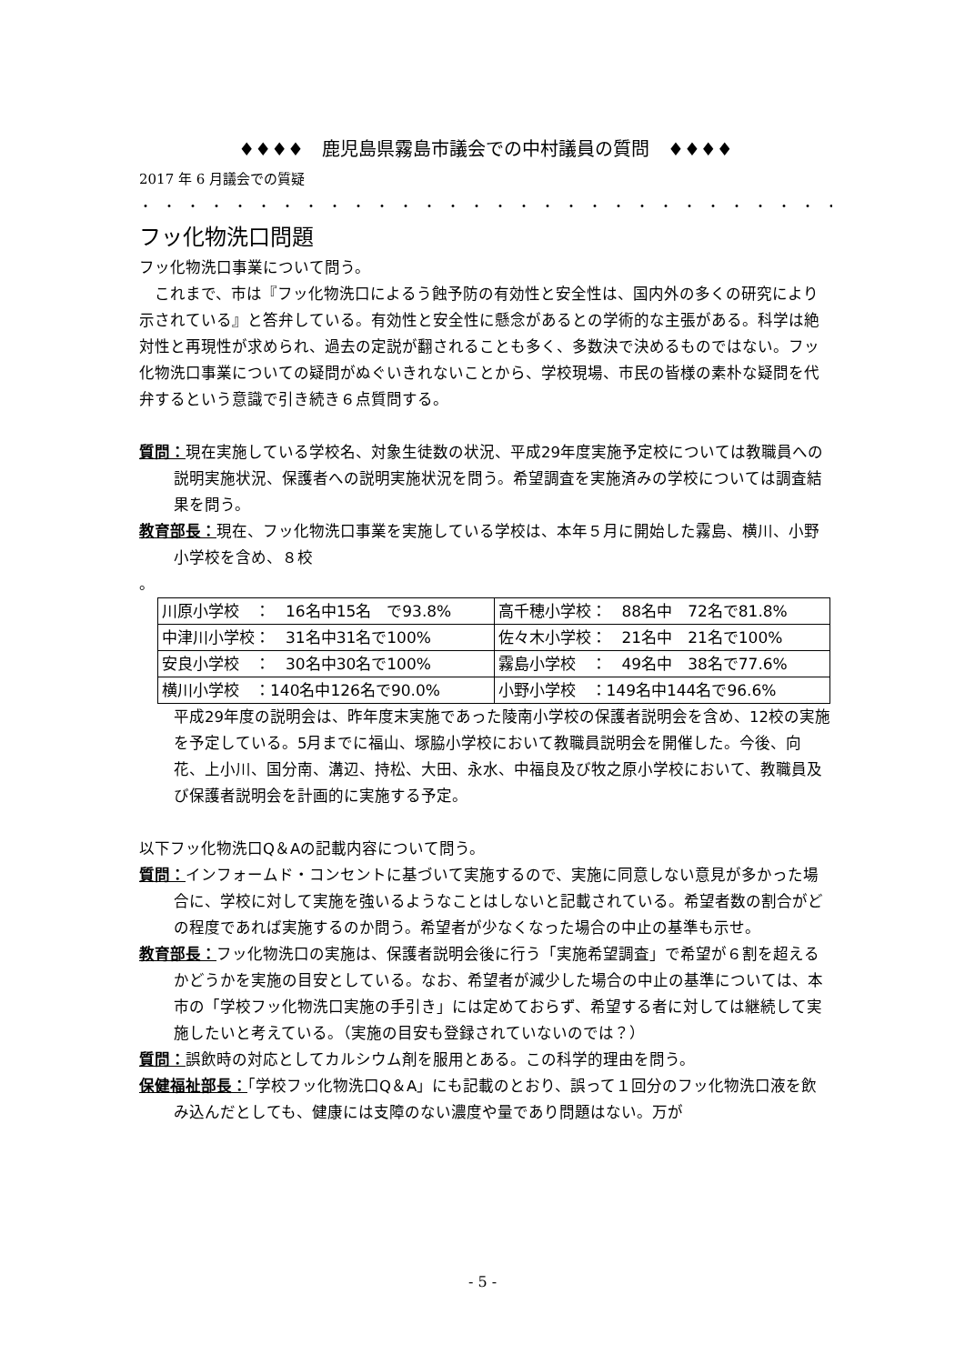♦♦♦♦　鹿児島県霧島市議会での中村議員の質問　♦♦♦♦
2017 年 6 月議会での質疑
・・・・・・・・・・・・・・・・・・・・・・・・・・・・・・・・・・・・
フッ化物洗口問題
フッ化物洗口事業について問う。
これまで、市は『フッ化物洗口によるう蝕予防の有効性と安全性は、国内外の多くの研究により示されている』と答弁している。有効性と安全性に懸念があるとの学術的な主張がある。科学は絶対性と再現性が求められ、過去の定説が翻されることも多く、多数決で決めるものではない。フッ化物洗口事業についての疑問がぬぐいきれないことから、学校現場、市民の皆様の素朴な疑問を代弁するという意識で引き続き６点質問する。
質問：現在実施している学校名、対象生徒数の状況、平成29年度実施予定校については教職員への説明実施状況、保護者への説明実施状況を問う。希望調査を実施済みの学校については調査結果を問う。
教育部長：現在、フッ化物洗口事業を実施している学校は、本年５月に開始した霧島、横川、小野小学校を含め、８校
。
| 川原小学校 ： 16名中15名 で93.8% | 高千穂小学校： 88名中 72名で81.8% |
| 中津川小学校： 31名中31名で100% | 佐々木小学校： 21名中 21名で100% |
| 安良小学校 ： 30名中30名で100% | 霧島小学校 ： 49名中 38名で77.6% |
| 横川小学校 ：140名中126名で90.0% | 小野小学校 ：149名中144名で96.6% |
平成29年度の説明会は、昨年度末実施であった陵南小学校の保護者説明会を含め、12校の実施を予定している。5月までに福山、塚脇小学校において教職員説明会を開催した。今後、向花、上小川、国分南、溝辺、持松、大田、永水、中福良及び牧之原小学校において、教職員及び保護者説明会を計画的に実施する予定。
以下フッ化物洗口Q＆Aの記載内容について問う。
質問：インフォームド・コンセントに基づいて実施するので、実施に同意しない意見が多かった場合に、学校に対して実施を強いるようなことはしないと記載されている。希望者数の割合がどの程度であれば実施するのか問う。希望者が少なくなった場合の中止の基準も示せ。
教育部長：フッ化物洗口の実施は、保護者説明会後に行う「実施希望調査」で希望が６割を超えるかどうかを実施の目安としている。なお、希望者が減少した場合の中止の基準については、本市の「学校フッ化物洗口実施の手引き」には定めておらず、希望する者に対しては継続して実施したいと考えている。（実施の目安も登録されていないのでは？）
質問：誤飲時の対応としてカルシウム剤を服用とある。この科学的理由を問う。
保健福祉部長：「学校フッ化物洗口Q＆A」にも記載のとおり、誤って１回分のフッ化物洗口液を飲み込んだとしても、健康には支障のない濃度や量であり問題はない。万が
- 5 -